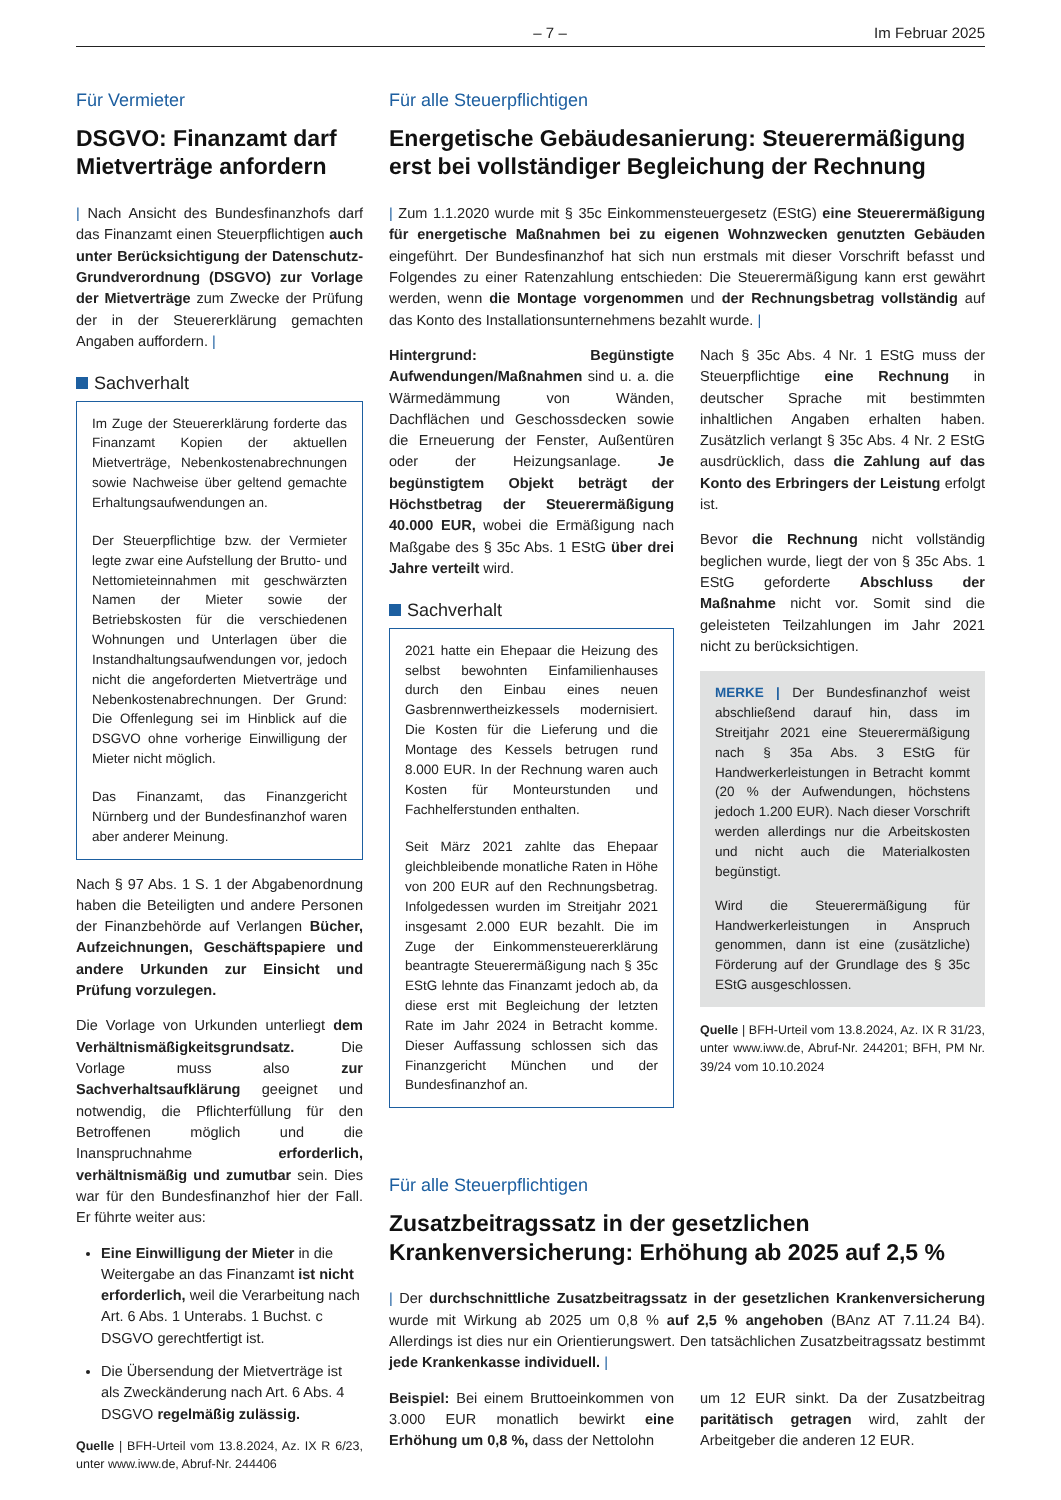– 7 – Im Februar 2025
Für Vermieter
DSGVO: Finanzamt darf Mietverträge anfordern
| Nach Ansicht des Bundesfinanzhofs darf das Finanzamt einen Steuerpflichtigen auch unter Berücksichtigung der Datenschutz-Grundverordnung (DSGVO) zur Vorlage der Mietverträge zum Zwecke der Prüfung der in der Steuererklärung gemachten Angaben auffordern. |
Sachverhalt
Im Zuge der Steuererklärung forderte das Finanzamt Kopien der aktuellen Mietverträge, Nebenkostenabrechnungen sowie Nachweise über geltend gemachte Erhaltungsaufwendungen an.
Der Steuerpflichtige bzw. der Vermieter legte zwar eine Aufstellung der Brutto- und Nettomieteinnahmen mit geschwärzten Namen der Mieter sowie der Betriebskosten für die verschiedenen Wohnungen und Unterlagen über die Instandhaltungsaufwendungen vor, jedoch nicht die angeforderten Mietverträge und Nebenkostenabrechnungen. Der Grund: Die Offenlegung sei im Hinblick auf die DSGVO ohne vorherige Einwilligung der Mieter nicht möglich.
Das Finanzamt, das Finanzgericht Nürnberg und der Bundesfinanzhof waren aber anderer Meinung.
Nach § 97 Abs. 1 S. 1 der Abgabenordnung haben die Beteiligten und andere Personen der Finanzbehörde auf Verlangen Bücher, Aufzeichnungen, Geschäftspapiere und andere Urkunden zur Einsicht und Prüfung vorzulegen.
Die Vorlage von Urkunden unterliegt dem Verhältnismäßigkeitsgrundsatz. Die Vorlage muss also zur Sachverhaltsaufklärung geeignet und notwendig, die Pflichterfüllung für den Betroffenen möglich und die Inanspruchnahme erforderlich, verhältnismäßig und zumutbar sein. Dies war für den Bundesfinanzhof hier der Fall. Er führte weiter aus:
Eine Einwilligung der Mieter in die Weitergabe an das Finanzamt ist nicht erforderlich, weil die Verarbeitung nach Art. 6 Abs. 1 Unterabs. 1 Buchst. c DSGVO gerechtfertigt ist.
Die Übersendung der Mietverträge ist als Zweckänderung nach Art. 6 Abs. 4 DSGVO regelmäßig zulässig.
Quelle | BFH-Urteil vom 13.8.2024, Az. IX R 6/23, unter www.iww.de, Abruf-Nr. 244406
Für alle Steuerpflichtigen
Energetische Gebäudesanierung: Steuerermäßigung erst bei vollständiger Begleichung der Rechnung
| Zum 1.1.2020 wurde mit § 35c Einkommensteuergesetz (EStG) eine Steuerermäßigung für energetische Maßnahmen bei zu eigenen Wohnzwecken genutzten Gebäuden eingeführt. Der Bundesfinanzhof hat sich nun erstmals mit dieser Vorschrift befasst und Folgendes zu einer Ratenzahlung entschieden: Die Steuerermäßigung kann erst gewährt werden, wenn die Montage vorgenommen und der Rechnungsbetrag vollständig auf das Konto des Installationsunternehmens bezahlt wurde. |
Hintergrund: Begünstigte Aufwendungen/Maßnahmen sind u. a. die Wärmedämmung von Wänden, Dachflächen und Geschossdecken sowie die Erneuerung der Fenster, Außentüren oder der Heizungsanlage. Je begünstigtem Objekt beträgt der Höchstbetrag der Steuerermäßigung 40.000 EUR, wobei die Ermäßigung nach Maßgabe des § 35c Abs. 1 EStG über drei Jahre verteilt wird.
Sachverhalt
2021 hatte ein Ehepaar die Heizung des selbst bewohnten Einfamilienhauses durch den Einbau eines neuen Gasbrennwertheizkessels modernisiert. Die Kosten für die Lieferung und die Montage des Kessels betrugen rund 8.000 EUR. In der Rechnung waren auch Kosten für Monteurstunden und Fachhelferstunden enthalten.
Seit März 2021 zahlte das Ehepaar gleichbleibende monatliche Raten in Höhe von 200 EUR auf den Rechnungsbetrag. Infolgedessen wurden im Streitjahr 2021 insgesamt 2.000 EUR bezahlt. Die im Zuge der Einkommensteuererklärung beantragte Steuerermäßigung nach § 35c EStG lehnte das Finanzamt jedoch ab, da diese erst mit Begleichung der letzten Rate im Jahr 2024 in Betracht komme. Dieser Auffassung schlossen sich das Finanzgericht München und der Bundesfinanzhof an.
Nach § 35c Abs. 4 Nr. 1 EStG muss der Steuerpflichtige eine Rechnung in deutscher Sprache mit bestimmten inhaltlichen Angaben erhalten haben. Zusätzlich verlangt § 35c Abs. 4 Nr. 2 EStG ausdrücklich, dass die Zahlung auf das Konto des Erbringers der Leistung erfolgt ist.
Bevor die Rechnung nicht vollständig beglichen wurde, liegt der von § 35c Abs. 1 EStG geforderte Abschluss der Maßnahme nicht vor. Somit sind die geleisteten Teilzahlungen im Jahr 2021 nicht zu berücksichtigen.
MERKE | Der Bundesfinanzhof weist abschließend darauf hin, dass im Streitjahr 2021 eine Steuerermäßigung nach § 35a Abs. 3 EStG für Handwerkerleistungen in Betracht kommt (20 % der Aufwendungen, höchstens jedoch 1.200 EUR). Nach dieser Vorschrift werden allerdings nur die Arbeitskosten und nicht auch die Materialkosten begünstigt.
Wird die Steuerermäßigung für Handwerkerleistungen in Anspruch genommen, dann ist eine (zusätzliche) Förderung auf der Grundlage des § 35c EStG ausgeschlossen.
Quelle | BFH-Urteil vom 13.8.2024, Az. IX R 31/23, unter www.iww.de, Abruf-Nr. 244201; BFH, PM Nr. 39/24 vom 10.10.2024
Für alle Steuerpflichtigen
Zusatzbeitragssatz in der gesetzlichen Krankenversicherung: Erhöhung ab 2025 auf 2,5 %
| Der durchschnittliche Zusatzbeitragssatz in der gesetzlichen Krankenversicherung wurde mit Wirkung ab 2025 um 0,8 % auf 2,5 % angehoben (BAnz AT 7.11.24 B4). Allerdings ist dies nur ein Orientierungswert. Den tatsächlichen Zusatzbeitragssatz bestimmt jede Krankenkasse individuell. |
Beispiel: Bei einem Bruttoeinkommen von 3.000 EUR monatlich bewirkt eine Erhöhung um 0,8 %, dass der Nettolohn
um 12 EUR sinkt. Da der Zusatzbeitrag paritätisch getragen wird, zahlt der Arbeitgeber die anderen 12 EUR.